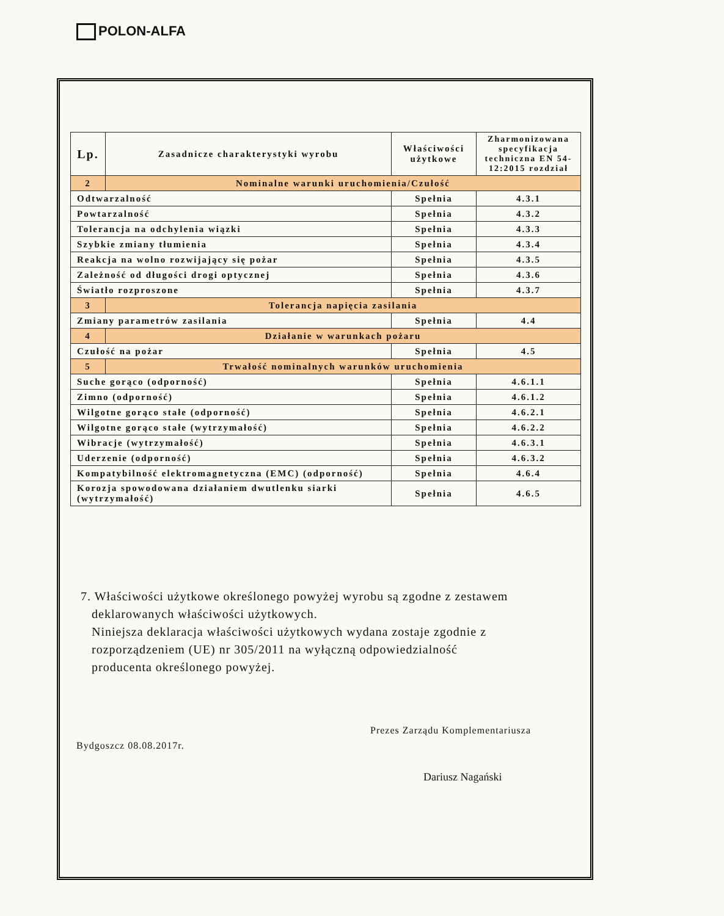POLON-ALFA
| Lp. | Zasadnicze charakterystyki wyrobu | Właściwości użytkowe | Zharmonizowana specyfikacja techniczna EN 54-12:2015 rozdział |
| --- | --- | --- | --- |
| 2 | Nominalne warunki uruchomienia/Czułość | | |
| Odtwarzalność | | Spełnia | 4.3.1 |
| Powtarzalność | | Spełnia | 4.3.2 |
| Tolerancja na odchylenia wiązki | | Spełnia | 4.3.3 |
| Szybkie zmiany tłumienia | | Spełnia | 4.3.4 |
| Reakcja na wolno rozwijający się pożar | | Spełnia | 4.3.5 |
| Zależność od długości drogi optycznej | | Spełnia | 4.3.6 |
| Światło rozproszone | | Spełnia | 4.3.7 |
| 3 | Tolerancja napięcia zasilania | | |
| Zmiany parametrów zasilania | | Spełnia | 4.4 |
| 4 | Działanie w warunkach pożaru | | |
| Czułość na pożar | | Spełnia | 4.5 |
| 5 | Trwałość nominalnych warunków uruchomienia | | |
| Suche gorąco (odporność) | | Spełnia | 4.6.1.1 |
| Zimno (odporność) | | Spełnia | 4.6.1.2 |
| Wilgotne gorąco stałe (odporność) | | Spełnia | 4.6.2.1 |
| Wilgotne gorąco stałe (wytrzymałość) | | Spełnia | 4.6.2.2 |
| Wibracje (wytrzymałość) | | Spełnia | 4.6.3.1 |
| Uderzenie (odporność) | | Spełnia | 4.6.3.2 |
| Kompatybilność elektromagnetyczna (EMC) (odporność) | | Spełnia | 4.6.4 |
| Korozja spowodowana działaniem dwutlenku siarki (wytrzymałość) | | Spełnia | 4.6.5 |
7. Właściwości użytkowe określonego powyżej wyrobu są zgodne z zestawem
deklarowanych właściwości użytkowych.
Niniejsza deklaracja właściwości użytkowych wydana zostaje zgodnie z
rozporządzeniem (UE) nr 305/2011 na wyłączną odpowiedzialność
producenta określonego powyżej.
Prezes Zarządu Komplementariusza
Bydgoszcz 08.08.2017r.
Dariusz Nagański